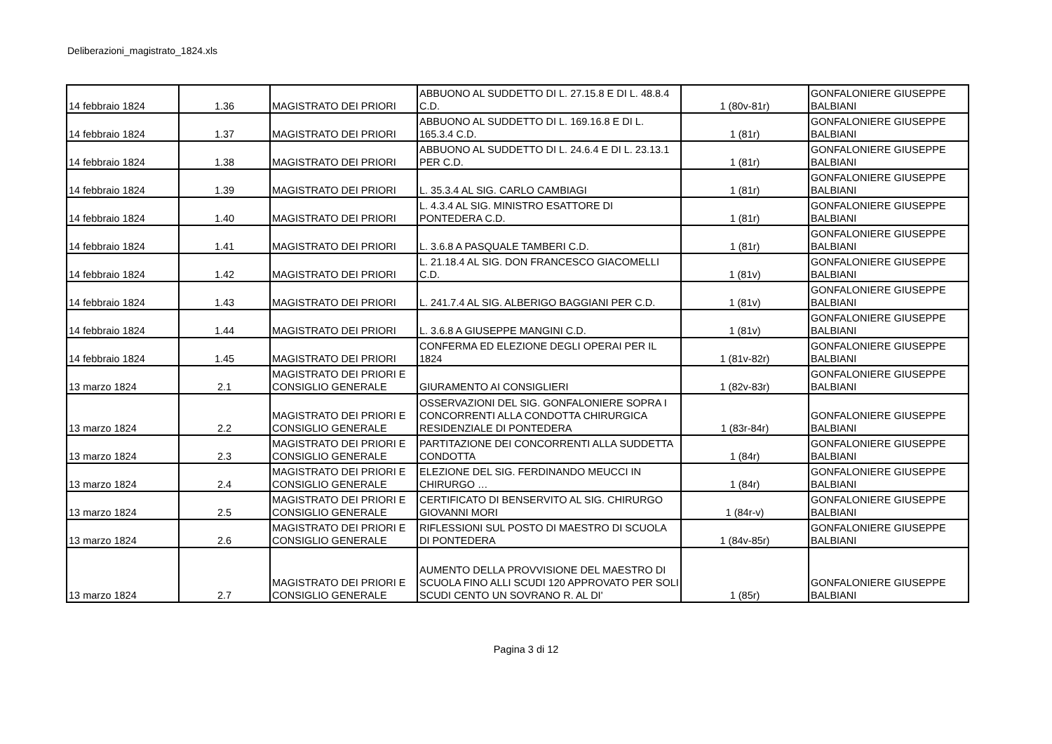Deliberazioni_magistrato_1824.xls
| 14 febbraio 1824 | 1.36 | MAGISTRATO DEI PRIORI | ABBUONO AL SUDDETTO DI L. 27.15.8 E DI L. 48.8.4 C.D. | 1 (80v-81r) | GONFALONIERE GIUSEPPE BALBIANI |
| 14 febbraio 1824 | 1.37 | MAGISTRATO DEI PRIORI | ABBUONO AL SUDDETTO DI L. 169.16.8 E DI L. 165.3.4 C.D. | 1 (81r) | GONFALONIERE GIUSEPPE BALBIANI |
| 14 febbraio 1824 | 1.38 | MAGISTRATO DEI PRIORI | ABBUONO AL SUDDETTO DI L. 24.6.4 E DI L. 23.13.1 PER C.D. | 1 (81r) | GONFALONIERE GIUSEPPE BALBIANI |
| 14 febbraio 1824 | 1.39 | MAGISTRATO DEI PRIORI | L. 35.3.4 AL SIG. CARLO CAMBIAGI | 1 (81r) | GONFALONIERE GIUSEPPE BALBIANI |
| 14 febbraio 1824 | 1.40 | MAGISTRATO DEI PRIORI | L. 4.3.4 AL SIG. MINISTRO ESATTORE DI PONTEDERA C.D. | 1 (81r) | GONFALONIERE GIUSEPPE BALBIANI |
| 14 febbraio 1824 | 1.41 | MAGISTRATO DEI PRIORI | L. 3.6.8 A PASQUALE TAMBERI C.D. | 1 (81r) | GONFALONIERE GIUSEPPE BALBIANI |
| 14 febbraio 1824 | 1.42 | MAGISTRATO DEI PRIORI | L. 21.18.4 AL SIG. DON FRANCESCO GIACOMELLI C.D. | 1 (81v) | GONFALONIERE GIUSEPPE BALBIANI |
| 14 febbraio 1824 | 1.43 | MAGISTRATO DEI PRIORI | L. 241.7.4 AL SIG. ALBERIGO BAGGIANI PER C.D. | 1 (81v) | GONFALONIERE GIUSEPPE BALBIANI |
| 14 febbraio 1824 | 1.44 | MAGISTRATO DEI PRIORI | L. 3.6.8 A GIUSEPPE MANGINI C.D. | 1 (81v) | GONFALONIERE GIUSEPPE BALBIANI |
| 14 febbraio 1824 | 1.45 | MAGISTRATO DEI PRIORI | CONFERMA ED ELEZIONE DEGLI OPERAI PER IL 1824 | 1 (81v-82r) | GONFALONIERE GIUSEPPE BALBIANI |
| 13 marzo 1824 | 2.1 | MAGISTRATO DEI PRIORI E CONSIGLIO GENERALE | GIURAMENTO AI CONSIGLIERI | 1 (82v-83r) | GONFALONIERE GIUSEPPE BALBIANI |
| 13 marzo 1824 | 2.2 | MAGISTRATO DEI PRIORI E CONSIGLIO GENERALE | OSSERVAZIONI DEL SIG. GONFALONIERE SOPRA I CONCORRENTI ALLA CONDOTTA CHIRURGICA RESIDENZIALE DI PONTEDERA | 1 (83r-84r) | GONFALONIERE GIUSEPPE BALBIANI |
| 13 marzo 1824 | 2.3 | MAGISTRATO DEI PRIORI E CONSIGLIO GENERALE | PARTITAZIONE DEI CONCORRENTI ALLA SUDDETTA CONDOTTA | 1 (84r) | GONFALONIERE GIUSEPPE BALBIANI |
| 13 marzo 1824 | 2.4 | MAGISTRATO DEI PRIORI E CONSIGLIO GENERALE | ELEZIONE DEL SIG. FERDINANDO MEUCCI IN CHIRURGO … | 1 (84r) | GONFALONIERE GIUSEPPE BALBIANI |
| 13 marzo 1824 | 2.5 | MAGISTRATO DEI PRIORI E CONSIGLIO GENERALE | CERTIFICATO DI BENSERVITO AL SIG. CHIRURGO GIOVANNI MORI | 1 (84r-v) | GONFALONIERE GIUSEPPE BALBIANI |
| 13 marzo 1824 | 2.6 | MAGISTRATO DEI PRIORI E CONSIGLIO GENERALE | RIFLESSIONI SUL POSTO DI MAESTRO DI SCUOLA DI PONTEDERA | 1 (84v-85r) | GONFALONIERE GIUSEPPE BALBIANI |
| 13 marzo 1824 | 2.7 | MAGISTRATO DEI PRIORI E CONSIGLIO GENERALE | AUMENTO DELLA PROVVISIONE DEL MAESTRO DI SCUOLA FINO ALLI SCUDI 120 APPROVATO PER SOLI SCUDI CENTO UN SOVRANO R. AL DI' | 1 (85r) | GONFALONIERE GIUSEPPE BALBIANI |
Pagina 3 di 12